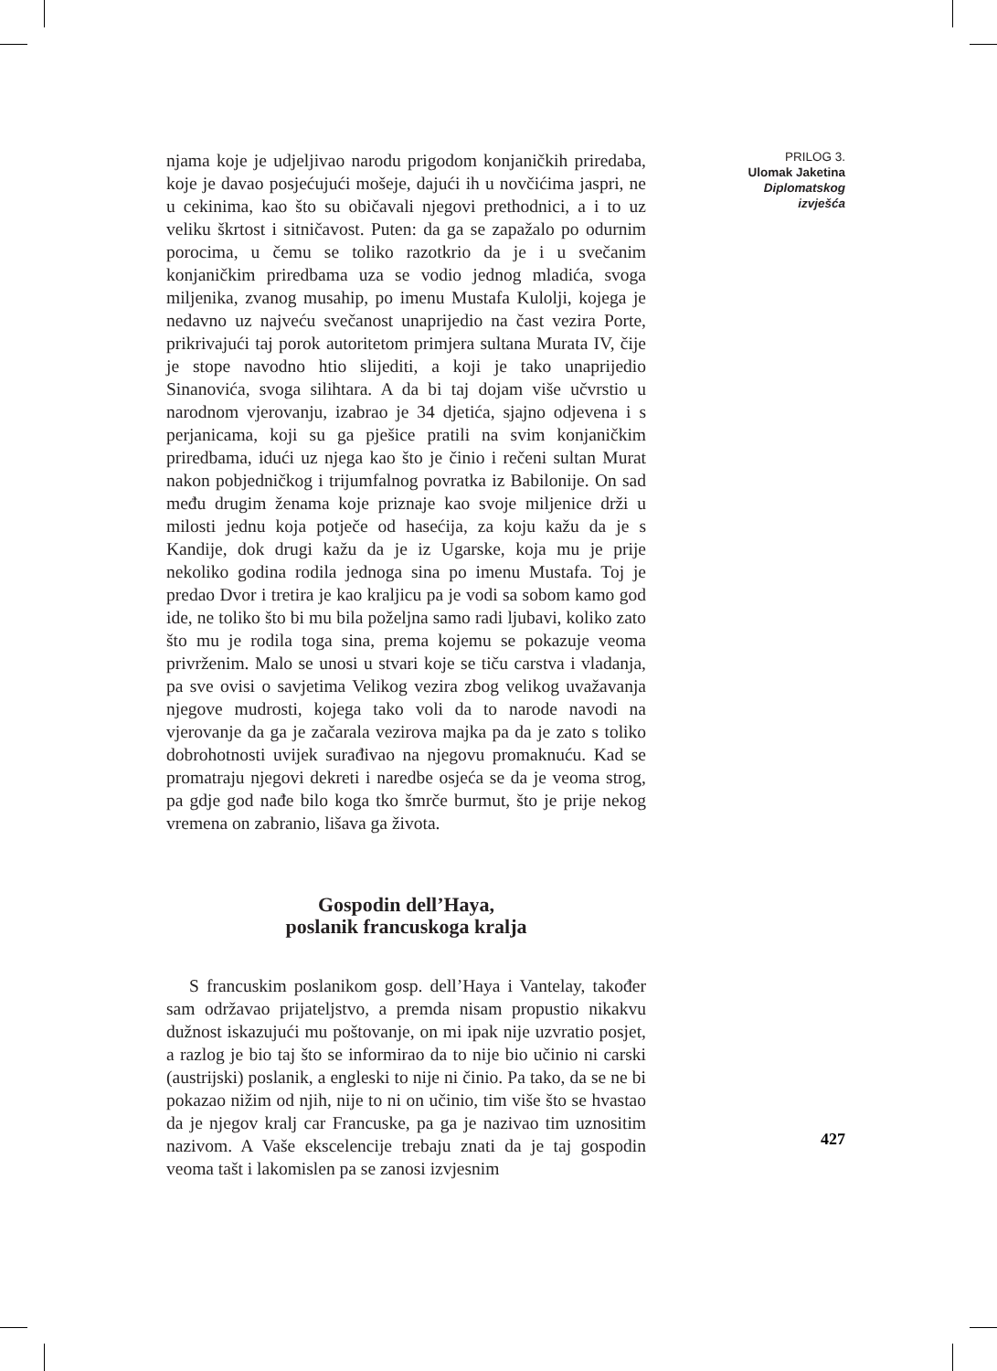njama koje je udjeljivao narodu prigodom konjaničkih priredaba, koje je davao posjećujući mošeje, dajući ih u novčićima jaspri, ne u cekinima, kao što su običavali njegovi prethodnici, a i to uz veliku škrtost i sitničavost. Puten: da ga se zapažalo po odurnim porocima, u čemu se toliko razotkrio da je i u svečanim konjaničkim priredbama uza se vodio jednog mladića, svoga miljenika, zvanog musahip, po imenu Mustafa Kulolji, kojega je nedavno uz najveću svečanost unaprijedio na čast vezira Porte, prikrivajući taj porok autoritetom primjera sultana Murata IV, čije je stope navodno htio slijediti, a koji je tako unaprijedio Sinanovića, svoga silihtara. A da bi taj dojam više učvrstio u narodnom vjerovanju, izabrao je 34 djetića, sjajno odjevena i s perjanicama, koji su ga pješice pratili na svim konjaničkim priredbama, idući uz njega kao što je činio i rečeni sultan Murat nakon pobjedničkog i trijumfalnog povratka iz Babilonije. On sad među drugim ženama koje priznaje kao svoje miljenice drži u milosti jednu koja potječe od hasećija, za koju kažu da je s Kandije, dok drugi kažu da je iz Ugarske, koja mu je prije nekoliko godina rodila jednoga sina po imenu Mustafa. Toj je predao Dvor i tretira je kao kraljicu pa je vodi sa sobom kamo god ide, ne toliko što bi mu bila poželjna samo radi ljubavi, koliko zato što mu je rodila toga sina, prema kojemu se pokazuje veoma privrženim. Malo se unosi u stvari koje se tiču carstva i vladanja, pa sve ovisi o savjetima Velikog vezira zbog velikog uvažavanja njegove mudrosti, kojega tako voli da to narode navodi na vjerovanje da ga je začarala vezirova majka pa da je zato s toliko dobrohotnosti uvijek surađivao na njegovu promaknuću. Kad se promatraju njegovi dekreti i naredbe osjeća se da je veoma strog, pa gdje god nađe bilo koga tko šmrče burmut, što je prije nekog vremena on zabranio, lišava ga života.
Gospodin dell’Haya,
poslanik francuskoga kralja
S francuskim poslanikom gosp. dell’Haya i Vantelay, također sam održavao prijateljstvo, a premda nisam propustio nikakvu dužnost iskazujući mu poštovanje, on mi ipak nije uzvratio posjet, a razlog je bio taj što se informirao da to nije bio učinio ni carski (austrijski) poslanik, a engleski to nije ni činio. Pa tako, da se ne bi pokazao nižim od njih, nije to ni on učinio, tim više što se hvastao da je njegov kralj car Francuske, pa ga je nazivao tim uznositim nazivom. A Vaše ekscelencije trebaju znati da je taj gospodin veoma tašt i lakomislen pa se zanosi izvjesnim
PRILOG 3.
Ulomak Jaketina
Diplomatskog
izvješća
427